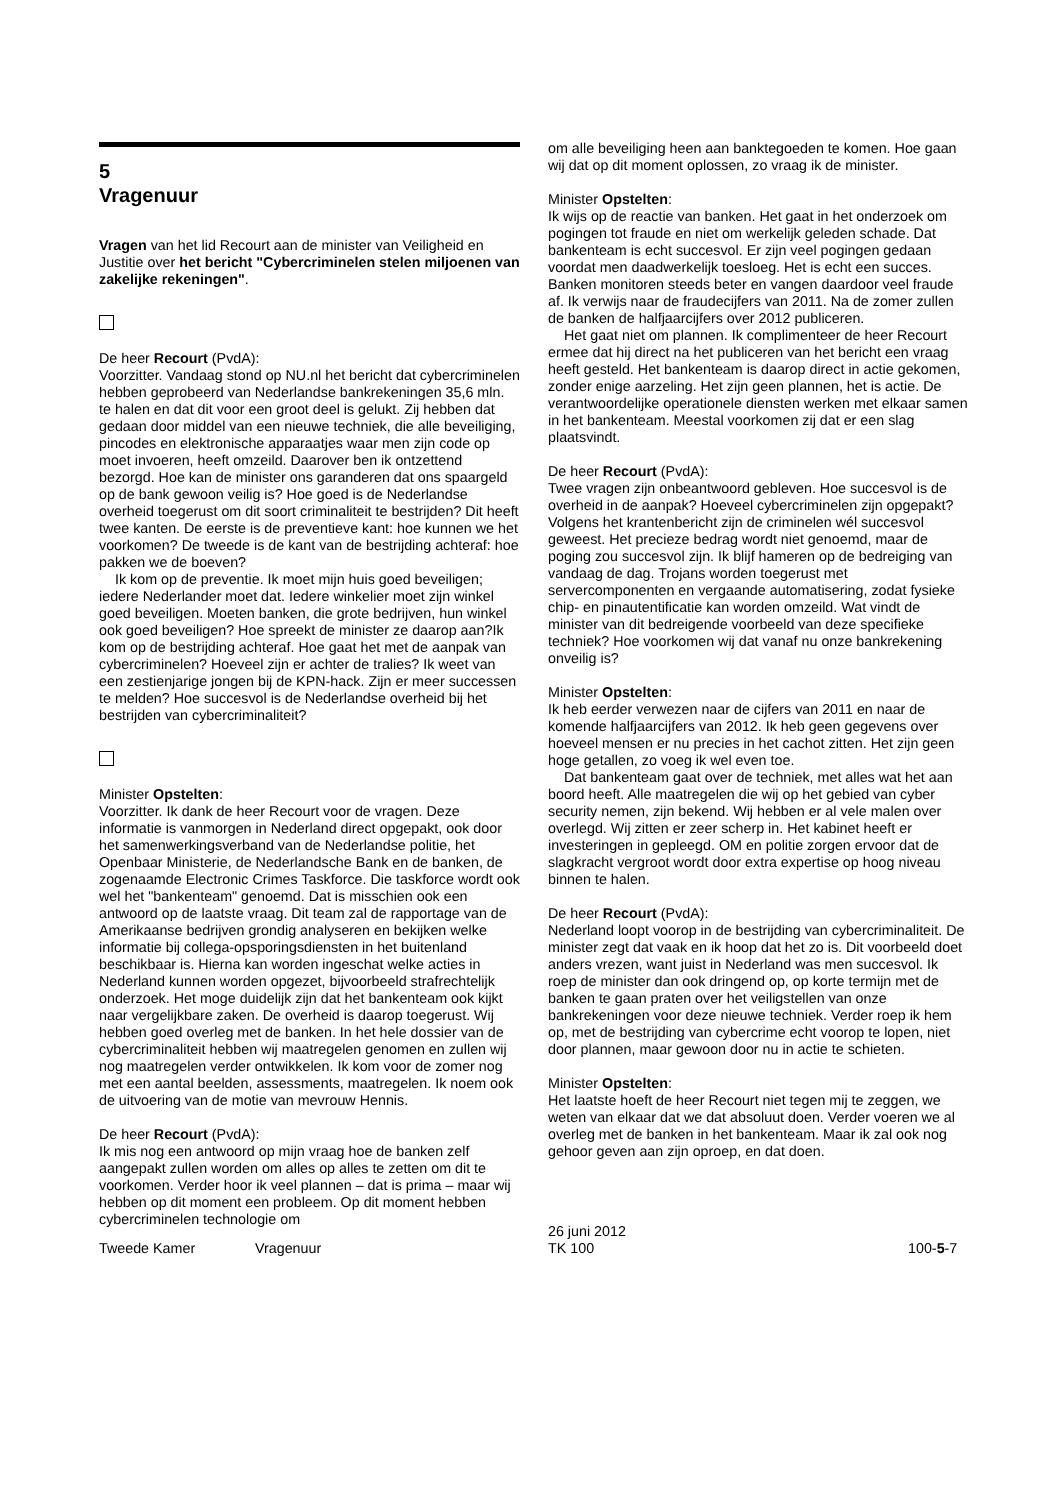5
Vragenuur
Vragen van het lid Recourt aan de minister van Veiligheid en Justitie over het bericht "Cybercriminelen stelen miljoenen van zakelijke rekeningen".
De heer Recourt (PvdA):
Voorzitter. Vandaag stond op NU.nl het bericht dat cybercriminelen hebben geprobeerd van Nederlandse bankrekeningen 35,6 mln. te halen en dat dit voor een groot deel is gelukt. Zij hebben dat gedaan door middel van een nieuwe techniek, die alle beveiliging, pincodes en elektronische apparaatjes waar men zijn code op moet invoeren, heeft omzeild. Daarover ben ik ontzettend bezorgd. Hoe kan de minister ons garanderen dat ons spaargeld op de bank gewoon veilig is? Hoe goed is de Nederlandse overheid toegerust om dit soort criminaliteit te bestrijden? Dit heeft twee kanten. De eerste is de preventieve kant: hoe kunnen we het voorkomen? De tweede is de kant van de bestrijding achteraf: hoe pakken we de boeven?
Ik kom op de preventie. Ik moet mijn huis goed beveiligen; iedere Nederlander moet dat. Iedere winkelier moet zijn winkel goed beveiligen. Moeten banken, die grote bedrijven, hun winkel ook goed beveiligen? Hoe spreekt de minister ze daarop aan?Ik kom op de bestrijding achteraf. Hoe gaat het met de aanpak van cybercriminelen? Hoeveel zijn er achter de tralies? Ik weet van een zestienjarige jongen bij de KPN-hack. Zijn er meer successen te melden? Hoe succesvol is de Nederlandse overheid bij het bestrijden van cybercriminaliteit?
Minister Opstelten:
Voorzitter. Ik dank de heer Recourt voor de vragen. Deze informatie is vanmorgen in Nederland direct opgepakt, ook door het samenwerkingsverband van de Nederlandse politie, het Openbaar Ministerie, de Nederlandsche Bank en de banken, de zogenaamde Electronic Crimes Taskforce. Die taskforce wordt ook wel het "bankenteam" genoemd. Dat is misschien ook een antwoord op de laatste vraag. Dit team zal de rapportage van de Amerikaanse bedrijven grondig analyseren en bekijken welke informatie bij collega-opsporingsdiensten in het buitenland beschikbaar is. Hierna kan worden ingeschat welke acties in Nederland kunnen worden opgezet, bijvoorbeeld strafrechtelijk onderzoek. Het moge duidelijk zijn dat het bankenteam ook kijkt naar vergelijkbare zaken. De overheid is daarop toegerust. Wij hebben goed overleg met de banken. In het hele dossier van de cybercriminaliteit hebben wij maatregelen genomen en zullen wij nog maatregelen verder ontwikkelen. Ik kom voor de zomer nog met een aantal beelden, assessments, maatregelen. Ik noem ook de uitvoering van de motie van mevrouw Hennis.
De heer Recourt (PvdA):
Ik mis nog een antwoord op mijn vraag hoe de banken zelf aangepakt zullen worden om alles op alles te zetten om dit te voorkomen. Verder hoor ik veel plannen – dat is prima – maar wij hebben op dit moment een probleem. Op dit moment hebben cybercriminelen technologie om
om alle beveiliging heen aan banktegoeden te komen. Hoe gaan wij dat op dit moment oplossen, zo vraag ik de minister.
Minister Opstelten:
Ik wijs op de reactie van banken. Het gaat in het onderzoek om pogingen tot fraude en niet om werkelijk geleden schade. Dat bankenteam is echt succesvol. Er zijn veel pogingen gedaan voordat men daadwerkelijk toesloeg. Het is echt een succes. Banken monitoren steeds beter en vangen daardoor veel fraude af. Ik verwijs naar de fraudecijfers van 2011. Na de zomer zullen de banken de halfjaarcijfers over 2012 publiceren.
Het gaat niet om plannen. Ik complimenteer de heer Recourt ermee dat hij direct na het publiceren van het bericht een vraag heeft gesteld. Het bankenteam is daarop direct in actie gekomen, zonder enige aarzeling. Het zijn geen plannen, het is actie. De verantwoordelijke operationele diensten werken met elkaar samen in het bankenteam. Meestal voorkomen zij dat er een slag plaatsvindt.
De heer Recourt (PvdA):
Twee vragen zijn onbeantwoord gebleven. Hoe succesvol is de overheid in de aanpak? Hoeveel cybercriminelen zijn opgepakt? Volgens het krantenbericht zijn de criminelen wél succesvol geweest. Het precieze bedrag wordt niet genoemd, maar de poging zou succesvol zijn. Ik blijf hameren op de bedreiging van vandaag de dag. Trojans worden toegerust met servercomponenten en vergaande automatisering, zodat fysieke chip- en pinautentificatie kan worden omzeild. Wat vindt de minister van dit bedreigende voorbeeld van deze specifieke techniek? Hoe voorkomen wij dat vanaf nu onze bankrekening onveilig is?
Minister Opstelten:
Ik heb eerder verwezen naar de cijfers van 2011 en naar de komende halfjaarcijfers van 2012. Ik heb geen gegevens over hoeveel mensen er nu precies in het cachot zitten. Het zijn geen hoge getallen, zo voeg ik wel even toe.
Dat bankenteam gaat over de techniek, met alles wat het aan boord heeft. Alle maatregelen die wij op het gebied van cyber security nemen, zijn bekend. Wij hebben er al vele malen over overlegd. Wij zitten er zeer scherp in. Het kabinet heeft er investeringen in gepleegd. OM en politie zorgen ervoor dat de slagkracht vergroot wordt door extra expertise op hoog niveau binnen te halen.
De heer Recourt (PvdA):
Nederland loopt voorop in de bestrijding van cybercriminaliteit. De minister zegt dat vaak en ik hoop dat het zo is. Dit voorbeeld doet anders vrezen, want juist in Nederland was men succesvol. Ik roep de minister dan ook dringend op, op korte termijn met de banken te gaan praten over het veiligstellen van onze bankrekeningen voor deze nieuwe techniek. Verder roep ik hem op, met de bestrijding van cybercrime echt voorop te lopen, niet door plannen, maar gewoon door nu in actie te schieten.
Minister Opstelten:
Het laatste hoeft de heer Recourt niet tegen mij te zeggen, we weten van elkaar dat we dat absoluut doen. Verder voeren we al overleg met de banken in het bankenteam. Maar ik zal ook nog gehoor geven aan zijn oproep, en dat doen.
Tweede Kamer Vragenuur
26 juni 2012
TK 100
100-5-7